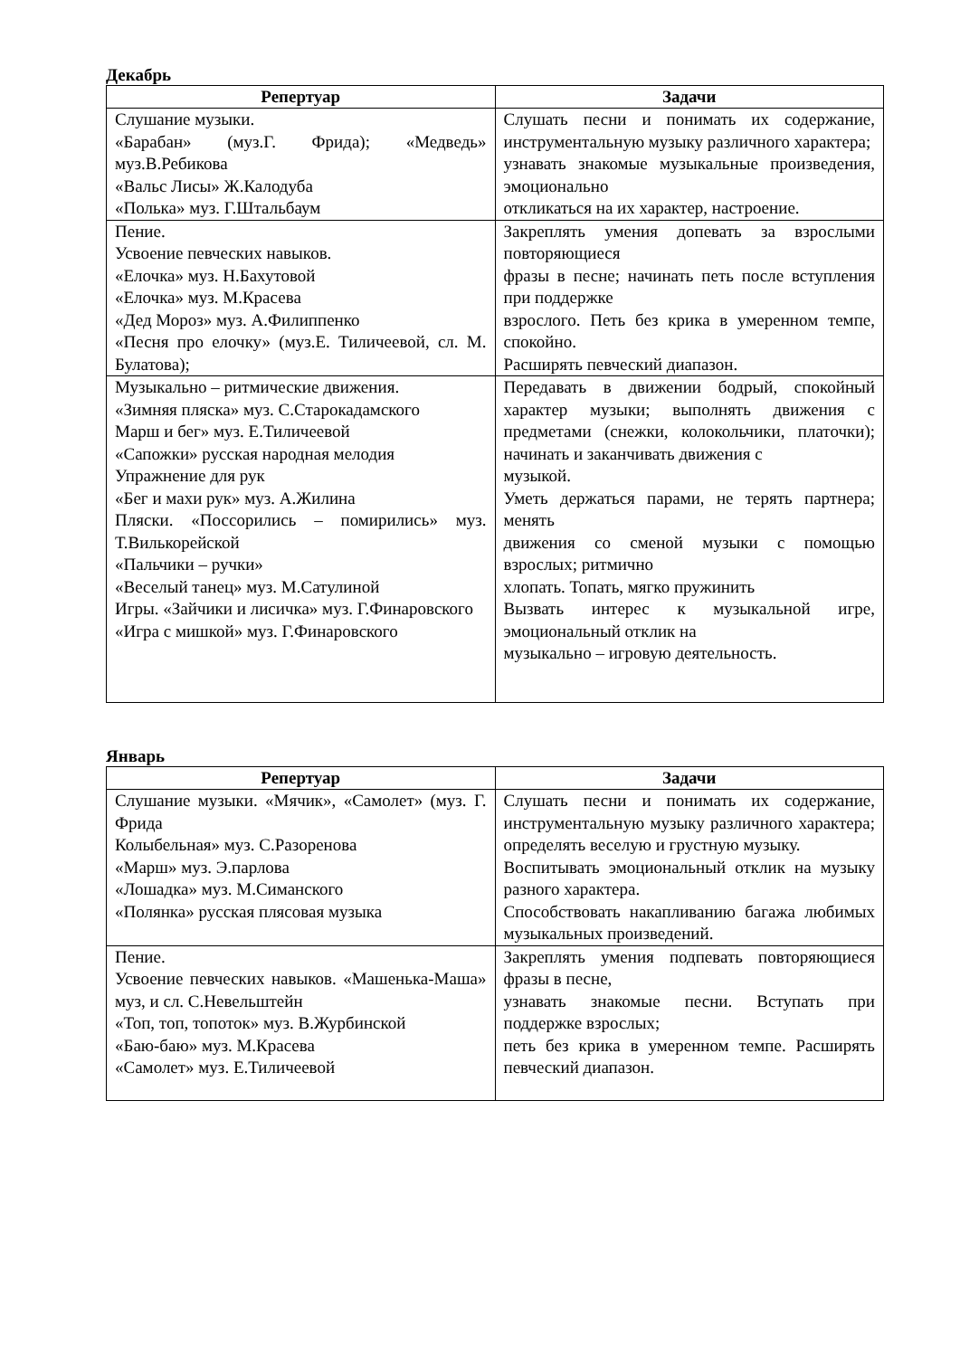Декабрь
| Репертуар | Задачи |
| --- | --- |
| Слушание музыки. «Барабан» (муз.Г. Фрида); «Медведь» муз.В.Ребикова «Вальс Лисы» Ж.Калодуба «Полька» муз. Г.Штальбаум | Слушать песни и понимать их содержание, инструментальную музыку различного характера; узнавать знакомые музыкальные произведения, эмоционально откликаться на их характер, настроение. |
| Пение. Усвоение певческих навыков. «Елочка» муз. Н.Бахутовой «Елочка» муз. М.Красева «Дед Мороз» муз. А.Филиппенко «Песня про елочку» (муз.Е. Тиличеевой, сл. М. Булатова); | Закреплять умения допевать за взрослыми повторяющиеся фразы в песне; начинать петь после вступления при поддержке взрослого. Петь без крика в умеренном темпе, спокойно. Расширять певческий диапазон. |
| Музыкально – ритмические движения. «Зимняя пляска» муз. С.Старокадамского Марш и бег» муз. Е.Тиличеевой «Сапожки» русская народная мелодия Упражнение для рук «Бег и махи рук» муз. А.Жилина Пляски. «Поссорились – помирились» муз. Т.Вилькорейской «Пальчики – ручки» «Веселый танец» муз. М.Сатулиной Игры. «Зайчики и лисичка» муз. Г.Финаровского «Игра с мишкой» муз. Г.Финаровского | Передавать в движении бодрый, спокойный характер музыки; выполнять движения с предметами (снежки, колокольчики, платочки); начинать и заканчивать движения с музыкой. Уметь держаться парами, не терять партнера; менять движения со сменой музыки с помощью взрослых; ритмично хлопать. Топать, мягко пружинить Вызвать интерес к музыкальной игре, эмоциональный отклик на музыкально – игровую деятельность. |
Январь
| Репертуар | Задачи |
| --- | --- |
| Слушание музыки. «Мячик», «Самолет» (муз. Г. Фрида Колыбельная» муз. С.Разоренова «Марш» муз. Э.парлова «Лошадка» муз. М.Симанского «Полянка» русская плясовая музыка | Слушать песни и понимать их содержание, инструментальную музыку различного характера; определять веселую и грустную музыку. Воспитывать эмоциональный отклик на музыку разного характера. Способствовать накапливанию багажа любимых музыкальных произведений. |
| Пение. Усвоение певческих навыков. «Машенька-Маша» муз, и сл. С.Невельштейн «Топ, топ, топоток» муз. В.Журбинской «Баю-баю» муз. М.Красева «Самолет» муз. Е.Тиличеевой | Закреплять умения подпевать повторяющиеся фразы в песне, узнавать знакомые песни. Вступать при поддержке взрослых; петь без крика в умеренном темпе. Расширять певческий диапазон. |